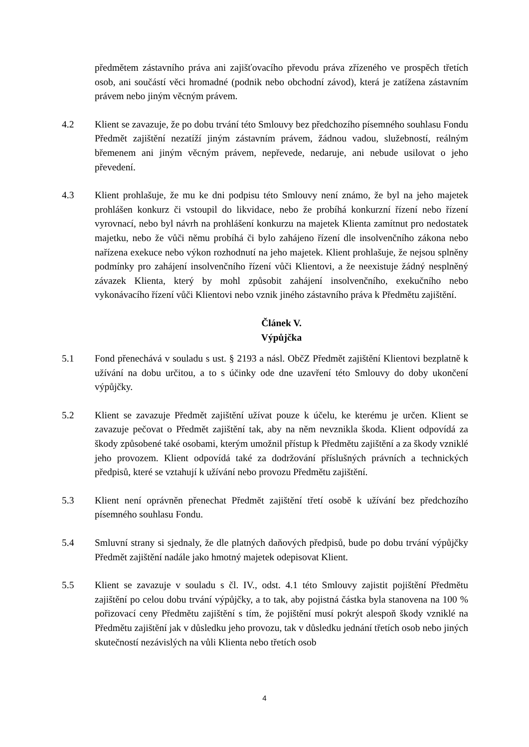předmětem zástavního práva ani zajišťovacího převodu práva zřízeného ve prospěch třetích osob, ani součástí věci hromadné (podnik nebo obchodní závod), která je zatížena zástavním právem nebo jiným věcným právem.
4.2 Klient se zavazuje, že po dobu trvání této Smlouvy bez předchozího písemného souhlasu Fondu Předmět zajištění nezatíží jiným zástavním právem, žádnou vadou, služebností, reálným břemenem ani jiným věcným právem, nepřevede, nedaruje, ani nebude usilovat o jeho převedení.
4.3 Klient prohlašuje, že mu ke dni podpisu této Smlouvy není známo, že byl na jeho majetek prohlášen konkurz či vstoupil do likvidace, nebo že probíhá konkurzní řízení nebo řízení vyrovnací, nebo byl návrh na prohlášení konkurzu na majetek Klienta zamítnut pro nedostatek majetku, nebo že vůči němu probíhá či bylo zahájeno řízení dle insolvenčního zákona nebo nařízena exekuce nebo výkon rozhodnutí na jeho majetek. Klient prohlašuje, že nejsou splněny podmínky pro zahájení insolvenčního řízení vůči Klientovi, a že neexistuje žádný nesplněný závazek Klienta, který by mohl způsobit zahájení insolvenčního, exekučního nebo vykonávacího řízení vůči Klientovi nebo vznik jiného zástavního práva k Předmětu zajištění.
Článek V.
Výpůjčka
5.1 Fond přenechává v souladu s ust. § 2193 a násl. ObčZ Předmět zajištění Klientovi bezplatně k užívání na dobu určitou, a to s účinky ode dne uzavření této Smlouvy do doby ukončení výpůjčky.
5.2 Klient se zavazuje Předmět zajištění užívat pouze k účelu, ke kterému je určen. Klient se zavazuje pečovat o Předmět zajištění tak, aby na něm nevznikla škoda. Klient odpovídá za škody způsobené také osobami, kterým umožnil přístup k Předmětu zajištění a za škody vzniklé jeho provozem. Klient odpovídá také za dodržování příslušných právních a technických předpisů, které se vztahují k užívání nebo provozu Předmětu zajištění.
5.3 Klient není oprávněn přenechat Předmět zajištění třetí osobě k užívání bez předchozího písemného souhlasu Fondu.
5.4 Smluvní strany si sjednaly, že dle platných daňových předpisů, bude po dobu trvání výpůjčky Předmět zajištění nadále jako hmotný majetek odepisovat Klient.
5.5 Klient se zavazuje v souladu s čl. IV., odst. 4.1 této Smlouvy zajistit pojištění Předmětu zajištění po celou dobu trvání výpůjčky, a to tak, aby pojistná částka byla stanovena na 100 % pořizovací ceny Předmětu zajištění s tím, že pojištění musí pokrýt alespoň škody vzniklé na Předmětu zajištění jak v důsledku jeho provozu, tak v důsledku jednání třetích osob nebo jiných skutečností nezávislých na vůli Klienta nebo třetích osob
4